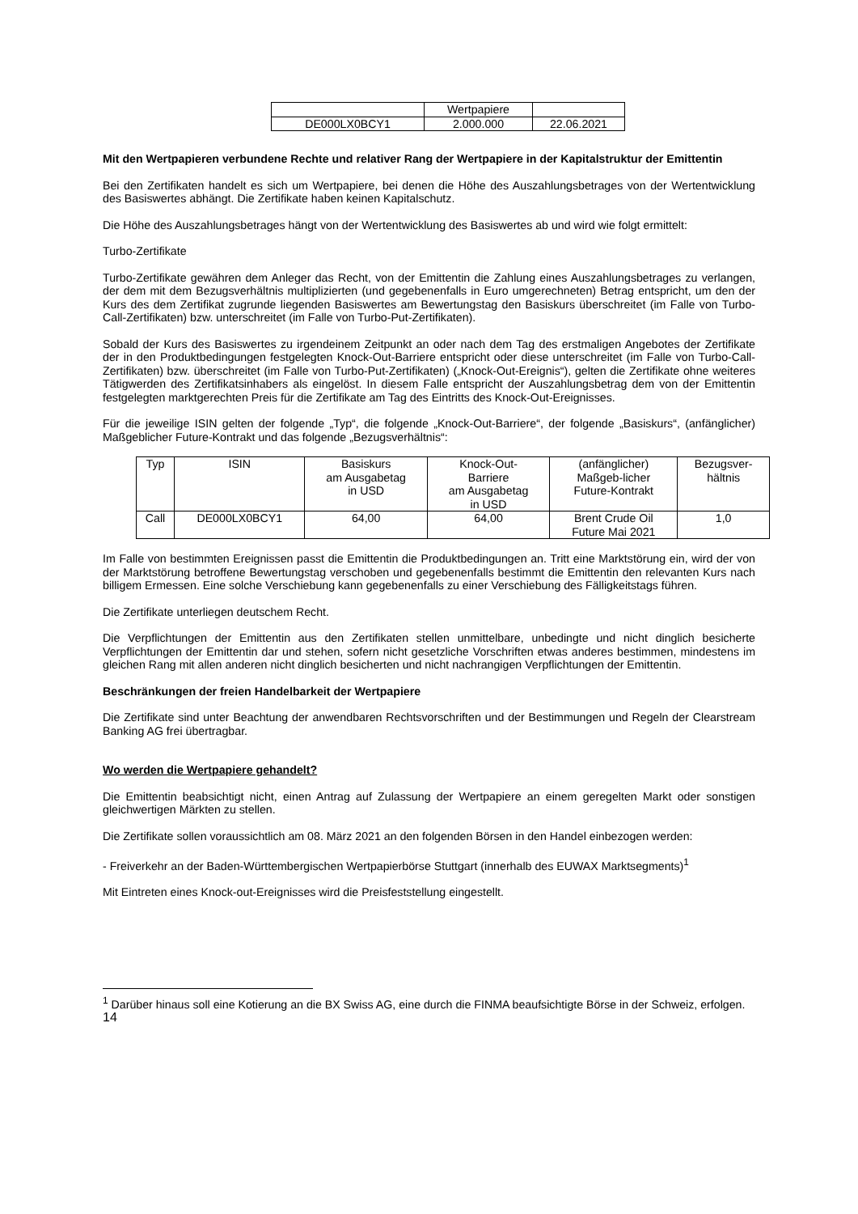| | Wertpapiere | |
| DE000LX0BCY1 | 2.000.000 | 22.06.2021 |
Mit den Wertpapieren verbundene Rechte und relativer Rang der Wertpapiere in der Kapitalstruktur der Emittentin
Bei den Zertifikaten handelt es sich um Wertpapiere, bei denen die Höhe des Auszahlungsbetrages von der Wertentwicklung des Basiswertes abhängt. Die Zertifikate haben keinen Kapitalschutz.
Die Höhe des Auszahlungsbetrages hängt von der Wertentwicklung des Basiswertes ab und wird wie folgt ermittelt:
Turbo-Zertifikate
Turbo-Zertifikate gewähren dem Anleger das Recht, von der Emittentin die Zahlung eines Auszahlungsbetrages zu verlangen, der dem mit dem Bezugsverhältnis multiplizierten (und gegebenenfalls in Euro umgerechneten) Betrag entspricht, um den der Kurs des dem Zertifikat zugrunde liegenden Basiswertes am Bewertungstag den Basiskurs überschreitet (im Falle von Turbo-Call-Zertifikaten) bzw. unterschreitet (im Falle von Turbo-Put-Zertifikaten).
Sobald der Kurs des Basiswertes zu irgendeinem Zeitpunkt an oder nach dem Tag des erstmaligen Angebotes der Zertifikate der in den Produktbedingungen festgelegten Knock-Out-Barriere entspricht oder diese unterschreitet (im Falle von Turbo-Call-Zertifikaten) bzw. überschreitet (im Falle von Turbo-Put-Zertifikaten) („Knock-Out-Ereignis“), gelten die Zertifikate ohne weiteres Tätigwerden des Zertifikatsinhabers als eingelöst. In diesem Falle entspricht der Auszahlungsbetrag dem von der Emittentin festgelegten marktgerechten Preis für die Zertifikate am Tag des Eintritts des Knock-Out-Ereignisses.
Für die jeweilige ISIN gelten der folgende „Typ“, die folgende „Knock-Out-Barriere“, der folgende „Basiskurs“, (anfänglicher) Maßgeblicher Future-Kontrakt und das folgende „Bezugsverhältnis“:
| Typ | ISIN | Basiskurs am Ausgabetag in USD | Knock-Out- Barriere am Ausgabetag in USD | (anfänglicher) Maßgeb-licher Future-Kontrakt | Bezugsver- hältnis |
| Call | DE000LX0BCY1 | 64,00 | 64,00 | Brent Crude Oil Future Mai 2021 | 1,0 |
Im Falle von bestimmten Ereignissen passt die Emittentin die Produktbedingungen an. Tritt eine Marktstörung ein, wird der von der Marktstörung betroffene Bewertungstag verschoben und gegebenenfalls bestimmt die Emittentin den relevanten Kurs nach billigem Ermessen. Eine solche Verschiebung kann gegebenenfalls zu einer Verschiebung des Fälligkeitstags führen.
Die Zertifikate unterliegen deutschem Recht.
Die Verpflichtungen der Emittentin aus den Zertifikaten stellen unmittelbare, unbedingte und nicht dinglich besicherte Verpflichtungen der Emittentin dar und stehen, sofern nicht gesetzliche Vorschriften etwas anderes bestimmen, mindestens im gleichen Rang mit allen anderen nicht dinglich besicherten und nicht nachrangigen Verpflichtungen der Emittentin.
Beschränkungen der freien Handelbarkeit der Wertpapiere
Die Zertifikate sind unter Beachtung der anwendbaren Rechtsvorschriften und der Bestimmungen und Regeln der Clearstream Banking AG frei übertragbar.
Wo werden die Wertpapiere gehandelt?
Die Emittentin beabsichtigt nicht, einen Antrag auf Zulassung der Wertpapiere an einem geregelten Markt oder sonstigen gleichwertigen Märkten zu stellen.
Die Zertifikate sollen voraussichtlich am 08. März 2021 an den folgenden Börsen in den Handel einbezogen werden:
- Freiverkehr an der Baden-Württembergischen Wertpapierbörse Stuttgart (innerhalb des EUWAX Marktsegments)<sup>1</sup>
Mit Eintreten eines Knock-out-Ereignisses wird die Preisfeststellung eingestellt.
<sup>1</sup> Darüber hinaus soll eine Kotierung an die BX Swiss AG, eine durch die FINMA beaufsichtigte Börse in der Schweiz, erfolgen.
14